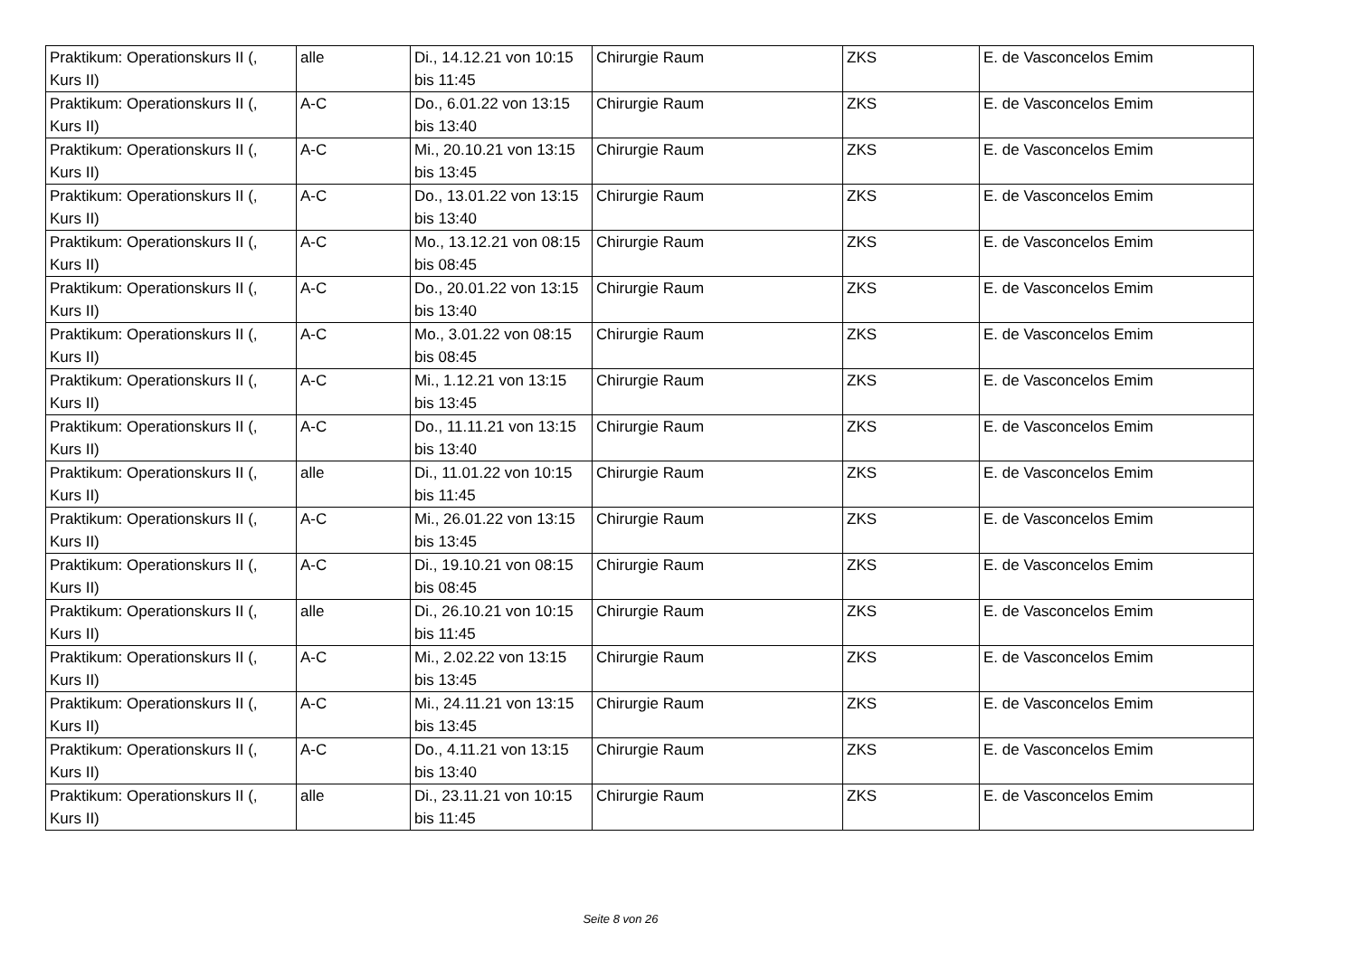| Praktikum: Operationskurs II (, Kurs II) | alle | Di., 14.12.21 von 10:15 bis 11:45 | Chirurgie Raum | ZKS | E. de Vasconcelos Emim |
| Praktikum: Operationskurs II (, Kurs II) | A-C | Do., 6.01.22 von 13:15 bis 13:40 | Chirurgie Raum | ZKS | E. de Vasconcelos Emim |
| Praktikum: Operationskurs II (, Kurs II) | A-C | Mi., 20.10.21 von 13:15 bis 13:45 | Chirurgie Raum | ZKS | E. de Vasconcelos Emim |
| Praktikum: Operationskurs II (, Kurs II) | A-C | Do., 13.01.22 von 13:15 bis 13:40 | Chirurgie Raum | ZKS | E. de Vasconcelos Emim |
| Praktikum: Operationskurs II (, Kurs II) | A-C | Mo., 13.12.21 von 08:15 bis 08:45 | Chirurgie Raum | ZKS | E. de Vasconcelos Emim |
| Praktikum: Operationskurs II (, Kurs II) | A-C | Do., 20.01.22 von 13:15 bis 13:40 | Chirurgie Raum | ZKS | E. de Vasconcelos Emim |
| Praktikum: Operationskurs II (, Kurs II) | A-C | Mo., 3.01.22 von 08:15 bis 08:45 | Chirurgie Raum | ZKS | E. de Vasconcelos Emim |
| Praktikum: Operationskurs II (, Kurs II) | A-C | Mi., 1.12.21 von 13:15 bis 13:45 | Chirurgie Raum | ZKS | E. de Vasconcelos Emim |
| Praktikum: Operationskurs II (, Kurs II) | A-C | Do., 11.11.21 von 13:15 bis 13:40 | Chirurgie Raum | ZKS | E. de Vasconcelos Emim |
| Praktikum: Operationskurs II (, Kurs II) | alle | Di., 11.01.22 von 10:15 bis 11:45 | Chirurgie Raum | ZKS | E. de Vasconcelos Emim |
| Praktikum: Operationskurs II (, Kurs II) | A-C | Mi., 26.01.22 von 13:15 bis 13:45 | Chirurgie Raum | ZKS | E. de Vasconcelos Emim |
| Praktikum: Operationskurs II (, Kurs II) | A-C | Di., 19.10.21 von 08:15 bis 08:45 | Chirurgie Raum | ZKS | E. de Vasconcelos Emim |
| Praktikum: Operationskurs II (, Kurs II) | alle | Di., 26.10.21 von 10:15 bis 11:45 | Chirurgie Raum | ZKS | E. de Vasconcelos Emim |
| Praktikum: Operationskurs II (, Kurs II) | A-C | Mi., 2.02.22 von 13:15 bis 13:45 | Chirurgie Raum | ZKS | E. de Vasconcelos Emim |
| Praktikum: Operationskurs II (, Kurs II) | A-C | Mi., 24.11.21 von 13:15 bis 13:45 | Chirurgie Raum | ZKS | E. de Vasconcelos Emim |
| Praktikum: Operationskurs II (, Kurs II) | A-C | Do., 4.11.21 von 13:15 bis 13:40 | Chirurgie Raum | ZKS | E. de Vasconcelos Emim |
| Praktikum: Operationskurs II (, Kurs II) | alle | Di., 23.11.21 von 10:15 bis 11:45 | Chirurgie Raum | ZKS | E. de Vasconcelos Emim |
Seite 8 von 26